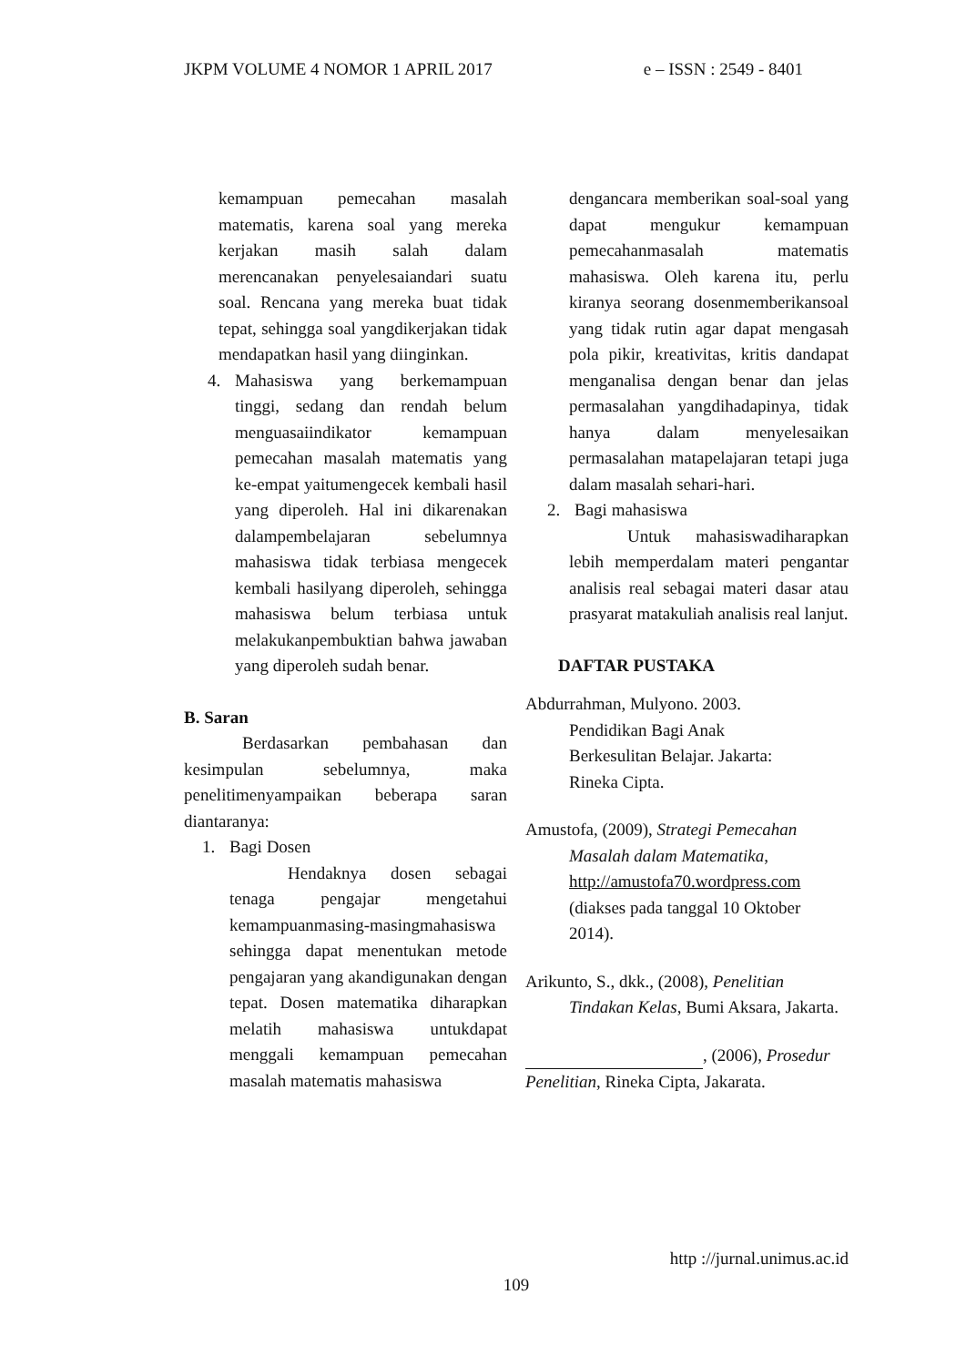JKPM VOLUME 4 NOMOR 1 APRIL 2017 e – ISSN : 2549 - 8401
kemampuan pemecahan masalah matematis, karena soal yang mereka kerjakan masih salah dalam merencanakan penyelesaiandari suatu soal. Rencana yang mereka buat tidak tepat, sehingga soal yangdikerjakan tidak mendapatkan hasil yang diinginkan.
4. Mahasiswa yang berkemampuan tinggi, sedang dan rendah belum menguasaiindikator kemampuan pemecahan masalah matematis yang ke-empat yaitumengecek kembali hasil yang diperoleh. Hal ini dikarenakan dalampembelajaran sebelumnya mahasiswa tidak terbiasa mengecek kembali hasilyang diperoleh, sehingga mahasiswa belum terbiasa untuk melakukanpembuktian bahwa jawaban yang diperoleh sudah benar.
B. Saran
Berdasarkan pembahasan dan kesimpulan sebelumnya, maka penelitimenyampaikan beberapa saran diantaranya:
1. Bagi Dosen
Hendaknya dosen sebagai tenaga pengajar mengetahui kemampuanmasing-masingmahasiswa sehingga dapat menentukan metode pengajaran yang akandigunakan dengan tepat. Dosen matematika diharapkan melatih mahasiswa untukdapat menggali kemampuan pemecahan masalah matematis mahasiswa
dengancara memberikan soal-soal yang dapat mengukur kemampuan pemecahanmasalah matematis mahasiswa. Oleh karena itu, perlu kiranya seorang dosenmemberikansoal yang tidak rutin agar dapat mengasah pola pikir, kreativitas, kritis dandapat menganalisa dengan benar dan jelas permasalahan yangdihadapinya, tidak hanya dalam menyelesaikan permasalahan matapelajaran tetapi juga dalam masalah sehari-hari.
2. Bagi mahasiswa
Untuk mahasiswadiharapkan lebih memperdalam materi pengantar analisis real sebagai materi dasar atau prasyarat matakuliah analisis real lanjut.
DAFTAR PUSTAKA
Abdurrahman, Mulyono. 2003.
Pendidikan Bagi Anak
Berkesulitan Belajar. Jakarta:
Rineka Cipta.
Amustofa, (2009), Strategi Pemecahan Masalah dalam Matematika, http://amustofa70.wordpress.com (diakses pada tanggal 10 Oktober 2014).
Arikunto, S., dkk., (2008), Penelitian Tindakan Kelas, Bumi Aksara, Jakarta.
, (2006), Prosedur Penelitian, Rineka Cipta, Jakarata.
http ://jurnal.unimus.ac.id
109